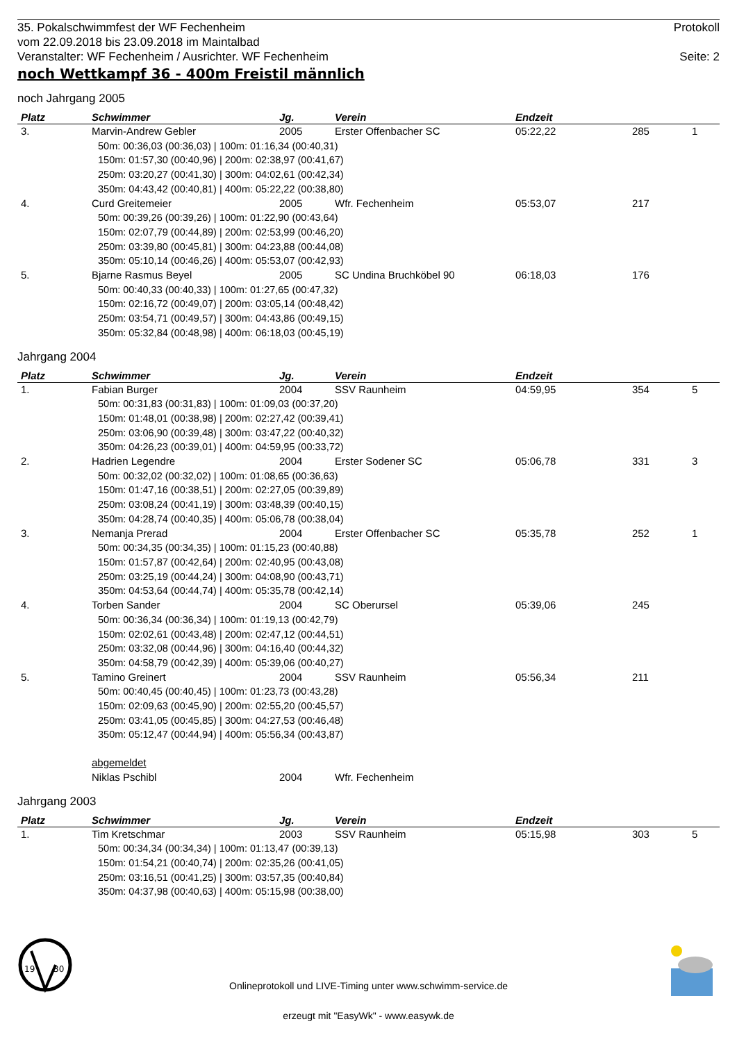35. Pokalschwimmfest der WF Fechenheim
vom 22.09.2018 bis 23.09.2018 im Maintalbad
Veranstalter: WF Fechenheim / Ausrichter. WF Fechenheim Protokoll
Seite: 2
noch Wettkampf 36 - 400m Freistil männlich
noch Jahrgang 2005
| Platz | Schwimmer | Jg. | Verein | Endzeit | | |
| --- | --- | --- | --- | --- | --- | --- |
| 3. | Marvin-Andrew Gebler | 2005 | Erster Offenbacher SC | 05:22,22 | 285 | 1 |
| | 50m: 00:36,03 (00:36,03) / 100m: 01:16,34 (00:40,31) 150m: 01:57,30 (00:40,96) / 200m: 02:38,97 (00:41,67) 250m: 03:20,27 (00:41,30) / 300m: 04:02,61 (00:42,34) 350m: 04:43,42 (00:40,81) / 400m: 05:22,22 (00:38,80) | | | | | |
| 4. | Curd Greitemeier | 2005 | Wfr. Fechenheim | 05:53,07 | 217 | |
| | 50m: 00:39,26 (00:39,26) / 100m: 01:22,90 (00:43,64) 150m: 02:07,79 (00:44,89) / 200m: 02:53,99 (00:46,20) 250m: 03:39,80 (00:45,81) / 300m: 04:23,88 (00:44,08) 350m: 05:10,14 (00:46,26) / 400m: 05:53,07 (00:42,93) | | | | | |
| 5. | Bjarne Rasmus Beyel | 2005 | SC Undina Bruchköbel 90 | 06:18,03 | 176 | |
| | 50m: 00:40,33 (00:40,33) / 100m: 01:27,65 (00:47,32) 150m: 02:16,72 (00:49,07) / 200m: 03:05,14 (00:48,42) 250m: 03:54,71 (00:49,57) / 300m: 04:43,86 (00:49,15) 350m: 05:32,84 (00:48,98) / 400m: 06:18,03 (00:45,19) | | | | | |
Jahrgang 2004
| Platz | Schwimmer | Jg. | Verein | Endzeit | | |
| --- | --- | --- | --- | --- | --- | --- |
| 1. | Fabian Burger | 2004 | SSV Raunheim | 04:59,95 | 354 | 5 |
| | 50m: 00:31,83 (00:31,83) / 100m: 01:09,03 (00:37,20) 150m: 01:48,01 (00:38,98) / 200m: 02:27,42 (00:39,41) 250m: 03:06,90 (00:39,48) / 300m: 03:47,22 (00:40,32) 350m: 04:26,23 (00:39,01) / 400m: 04:59,95 (00:33,72) | | | | | |
| 2. | Hadrien Legendre | 2004 | Erster Sodener SC | 05:06,78 | 331 | 3 |
| | 50m: 00:32,02 (00:32,02) / 100m: 01:08,65 (00:36,63) 150m: 01:47,16 (00:38,51) / 200m: 02:27,05 (00:39,89) 250m: 03:08,24 (00:41,19) / 300m: 03:48,39 (00:40,15) 350m: 04:28,74 (00:40,35) / 400m: 05:06,78 (00:38,04) | | | | | |
| 3. | Nemanja Prerad | 2004 | Erster Offenbacher SC | 05:35,78 | 252 | 1 |
| | 50m: 00:34,35 (00:34,35) / 100m: 01:15,23 (00:40,88) 150m: 01:57,87 (00:42,64) / 200m: 02:40,95 (00:43,08) 250m: 03:25,19 (00:44,24) / 300m: 04:08,90 (00:43,71) 350m: 04:53,64 (00:44,74) / 400m: 05:35,78 (00:42,14) | | | | | |
| 4. | Torben Sander | 2004 | SC Oberursel | 05:39,06 | 245 | |
| | 50m: 00:36,34 (00:36,34) / 100m: 01:19,13 (00:42,79) 150m: 02:02,61 (00:43,48) / 200m: 02:47,12 (00:44,51) 250m: 03:32,08 (00:44,96) / 300m: 04:16,40 (00:44,32) 350m: 04:58,79 (00:42,39) / 400m: 05:39,06 (00:40,27) | | | | | |
| 5. | Tamino Greinert | 2004 | SSV Raunheim | 05:56,34 | 211 | |
| | 50m: 00:40,45 (00:40,45) / 100m: 01:23,73 (00:43,28) 150m: 02:09,63 (00:45,90) / 200m: 02:55,20 (00:45,57) 250m: 03:41,05 (00:45,85) / 300m: 04:27,53 (00:46,48) 350m: 05:12,47 (00:44,94) / 400m: 05:56,34 (00:43,87) | | | | | |
| | abgemeldet | | | | | |
| | Niklas Pschibl | 2004 | Wfr. Fechenheim | | | |
Jahrgang 2003
| Platz | Schwimmer | Jg. | Verein | Endzeit | | |
| --- | --- | --- | --- | --- | --- | --- |
| 1. | Tim Kretschmar | 2003 | SSV Raunheim | 05:15,98 | 303 | 5 |
| | 50m: 00:34,34 (00:34,34) / 100m: 01:13,47 (00:39,13) 150m: 01:54,21 (00:40,74) / 200m: 02:35,26 (00:41,05) 250m: 03:16,51 (00:41,25) / 300m: 03:57,35 (00:40,84) 350m: 04:37,98 (00:40,63) / 400m: 05:15,98 (00:38,00) | | | | | |
19
30
Onlineprotokoll und LIVE-Timing unter www.schwimm-service.de
erzeugt mit "EasyWk" - www.easywk.de